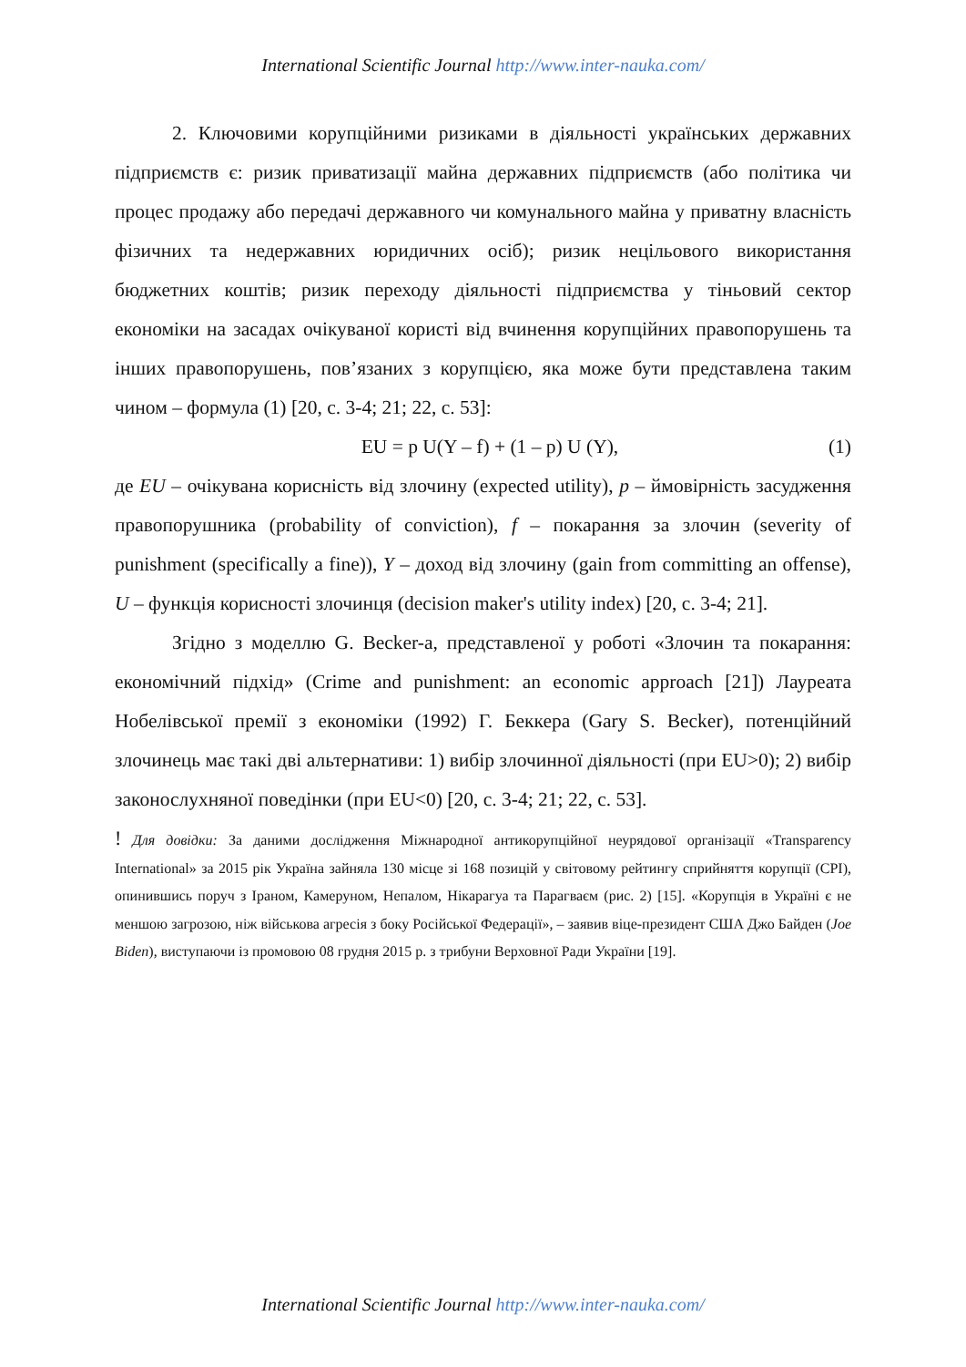International Scientific Journal http://www.inter-nauka.com/
2. Ключовими корупційними ризиками в діяльності українських державних підприємств є: ризик приватизації майна державних підприємств (або політика чи процес продажу або передачі державного чи комунального майна у приватну власність фізичних та недержавних юридичних осіб); ризик нецільового використання бюджетних коштів; ризик переходу діяльності підприємства у тіньовий сектор економіки на засадах очікуваної користі від вчинення корупційних правопорушень та інших правопорушень, пов’язаних з корупцією, яка може бути представлена таким чином – формула (1) [20, с. 3-4; 21; 22, с. 53]:
EU = p U(Y – f) + (1 – p) U (Y), (1)
де EU – очікувана корисність від злочину (expected utility), p – ймовірність засудження правопорушника (probability of conviction), f – покарання за злочин (severity of punishment (specifically a fine)), Y – доход від злочину (gain from committing an offense), U – функція корисності злочинця (decision maker's utility index) [20, с. 3-4; 21].
Згідно з моделлю G. Becker-а, представленої у роботі «Злочин та покарання: економічний підхід» (Crime and punishment: an economic approach [21]) Лауреата Нобелівської премії з економіки (1992) Г. Беккера (Gary S. Becker), потенційний злочинець має такі дві альтернативи: 1) вибір злочинної діяльності (при EU>0); 2) вибір законослухняної поведінки (при EU<0) [20, с. 3-4; 21; 22, с. 53].
! Для довідки: За даними дослідження Міжнародної антикорупційної неурядової організації «Transparency International» за 2015 рік Україна зайняла 130 місце зі 168 позицій у світовому рейтингу сприйняття корупції (CPI), опинившись поруч з Іраном, Камеруном, Непалом, Нікарагуа та Парагваєм (рис. 2) [15]. «Корупція в Україні є не меншою загрозою, ніж військова агресія з боку Російської Федерації», – заявив віце-президент США Джо Байден (Joe Biden), виступаючи із промовою 08 грудня 2015 р. з трибуни Верховної Ради України [19].
International Scientific Journal http://www.inter-nauka.com/